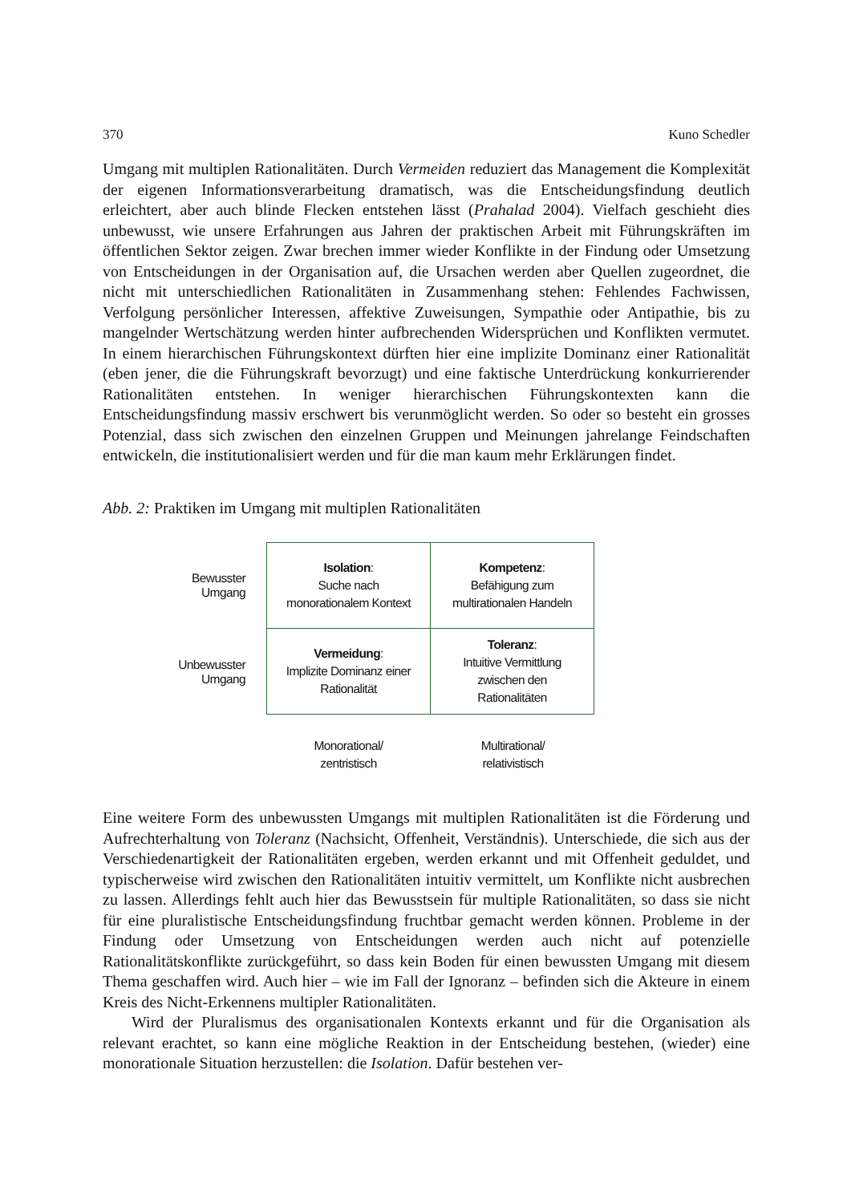370 Kuno Schedler
Umgang mit multiplen Rationalitäten. Durch Vermeiden reduziert das Management die Komplexität der eigenen Informationsverarbeitung dramatisch, was die Entscheidungs­findung deutlich erleichtert, aber auch blinde Flecken entstehen lässt (Prahalad 2004). Vielfach geschieht dies unbewusst, wie unsere Erfahrungen aus Jahren der praktischen Arbeit mit Führungskräften im öffentlichen Sektor zeigen. Zwar brechen immer wieder Konflikte in der Findung oder Umsetzung von Entscheidungen in der Organisation auf, die Ursachen werden aber Quellen zugeordnet, die nicht mit unterschiedlichen Rationali­täten in Zusammenhang stehen: Fehlendes Fachwissen, Verfolgung persönlicher Interes­sen, affektive Zuweisungen, Sympathie oder Antipathie, bis zu mangelnder Wertschät­zung werden hinter aufbrechenden Widersprüchen und Konflikten vermutet. In einem hierarchischen Führungskontext dürften hier eine implizite Dominanz einer Rationalität (eben jener, die die Führungskraft bevorzugt) und eine faktische Unterdrückung konkur­rierender Rationalitäten entstehen. In weniger hierarchischen Führungskontexten kann die Entscheidungsfindung massiv erschwert bis verunmöglicht werden. So oder so besteht ein grosses Potenzial, dass sich zwischen den einzelnen Gruppen und Meinungen jahre­lange Feindschaften entwickeln, die institutionalisiert werden und für die man kaum mehr Erklärungen findet.
Abb. 2: Praktiken im Umgang mit multiplen Rationalitäten
Bewusster
Umgang
Isolation:
Suche nach
monorationalem Kontext
Kompetenz:
Befähigung zum
multirationalen Handeln
Unbewusster
Umgang
Vermeidung:
Implizite Dominanz einer
Rationalität
Toleranz:
Intuitive Vermittlung
zwischen den
Rationalitäten
Monorational/
zentristisch
Multirational/
relativistisch
Eine weitere Form des unbewussten Umgangs mit multiplen Rationalitäten ist die Förde­rung und Aufrechterhaltung von Toleranz (Nachsicht, Offenheit, Verständnis). Unter­schiede, die sich aus der Verschiedenartigkeit der Rationalitäten ergeben, werden erkannt und mit Offenheit geduldet, und typischerweise wird zwischen den Rationalitäten intuitiv vermittelt, um Konflikte nicht ausbrechen zu lassen. Allerdings fehlt auch hier das Be­wusstsein für multiple Rationalitäten, so dass sie nicht für eine pluralistische Entschei­dungsfindung fruchtbar gemacht werden können. Probleme in der Findung oder Umset­zung von Entscheidungen werden auch nicht auf potenzielle Rationalitätskonflikte zu­rückgeführt, so dass kein Boden für einen bewussten Umgang mit diesem Thema ge­schaffen wird. Auch hier – wie im Fall der Ignoranz – befinden sich die Akteure in einem Kreis des Nicht-Erkennens multipler Rationalitäten.
Wird der Pluralismus des organisationalen Kontexts erkannt und für die Organisation als relevant erachtet, so kann eine mögliche Reaktion in der Entscheidung bestehen, (wieder) eine monorationale Situation herzustellen: die Isolation. Dafür bestehen ver-